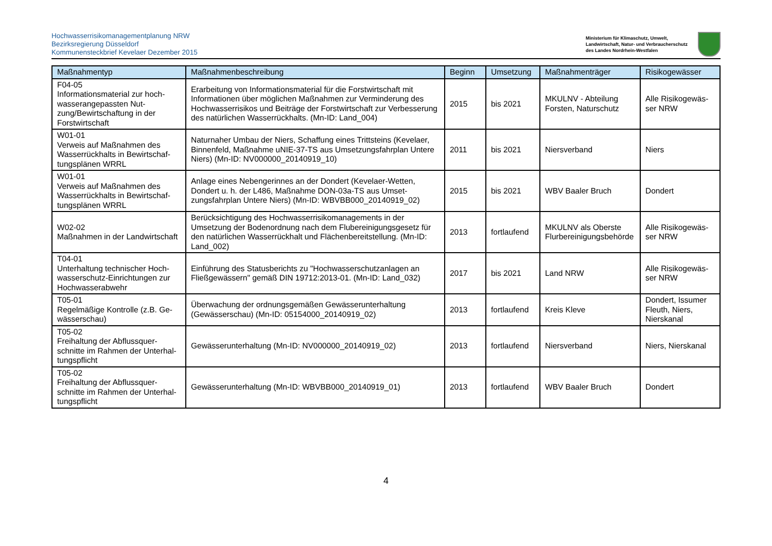Hochwasserrisikomanagementplanung NRW
Bezirksregierung Düsseldorf
Kommunensteckbrief Kevelaer Dezember 2015
Ministerium für Klimaschutz, Umwelt,
Landwirtschaft, Natur- und Verbraucherschutz
des Landes Nordrhein-Westfalen
| Maßnahmentyp | Maßnahmenbeschreibung | Beginn | Umsetzung | Maßnahmenträger | Risikogewässer |
| --- | --- | --- | --- | --- | --- |
| F04-05 Informationsmaterial zur hoch­wasserangepassten Nut­zung/Bewirtschaftung in der Forstwirtschaft | Erarbeitung von Informationsmaterial für die Forstwirtschaft mit Informationen über möglichen Maßnahmen zur Verminderung des Hochwasserrisikos und Beiträge der Forstwirtschaft zur Verbesserung des natürlichen Wasserrückhalts. (Mn-ID: Land_004) | 2015 | bis 2021 | MKULNV - Abteilung Forsten, Naturschutz | Alle Risikogewäs­ser NRW |
| W01-01 Verweis auf Maßnahmen des Wasserrückhalts in Bewirtschaf­tungsplänen WRRL | Naturnaher Umbau der Niers, Schaffung eines Trittsteins (Kevelaer, Binnenfeld, Maßnahme uNIE-37-TS aus Umset­zungsfahrplan Untere Niers) (Mn-ID: NV000000_20140919_10) | 2011 | bis 2021 | Niersverband | Niers |
| W01-01 Verweis auf Maßnahmen des Wasserrückhalts in Bewirtschaf­tungsplänen WRRL | Anlage eines Nebengerinnes an der Dondert (Kevelaer-Wetten, Dondert u. h. der L486, Maßnahme DON-03a-TS aus Umset­zungsfahrplan Untere Niers) (Mn-ID: WBVBB000_20140919_02) | 2015 | bis 2021 | WBV Baaler Bruch | Dondert |
| W02-02 Maßnahmen in der Landwirtschaft | Berücksichtigung des Hochwasserrisikomanagements in der Umsetzung der Bodenordnung nach dem Flubereinigungsge­setz für den natürlichen Wasserrückhalt und Flächenbereitstel­lung. (Mn-ID: Land_002) | 2013 | fortlaufend | MKULNV als Oberste Flurbereinigungsbehörde | Alle Risikogewäs­ser NRW |
| T04-01 Unterhaltung technischer Hoch­wasserschutz-Einrichtungen zur Hochwasserabwehr | Einführung des Statusberichts zu "Hochwasserschutzanlagen an Fließgewässern" gemäß DIN 19712:2013-01. (Mn-ID: Land_032) | 2017 | bis 2021 | Land NRW | Alle Risikogewäs­ser NRW |
| T05-01 Regelmäßige Kontrolle (z.B. Ge­wässerschau) | Überwachung der ordnungsgemäßen Gewässerunterhaltung (Gewässerschau) (Mn-ID: 05154000_20140919_02) | 2013 | fortlaufend | Kreis Kleve | Dondert, Issumer Fleuth, Niers, Nierskanal |
| T05-02 Freihaltung der Abflussquer­schnitte im Rahmen der Unterhal­tungspflicht | Gewässerunterhaltung (Mn-ID: NV000000_20140919_02) | 2013 | fortlaufend | Niersverband | Niers, Nierskanal |
| T05-02 Freihaltung der Abflussquer­schnitte im Rahmen der Unterhal­tungspflicht | Gewässerunterhaltung (Mn-ID: WBVBB000_20140919_01) | 2013 | fortlaufend | WBV Baaler Bruch | Dondert |
4